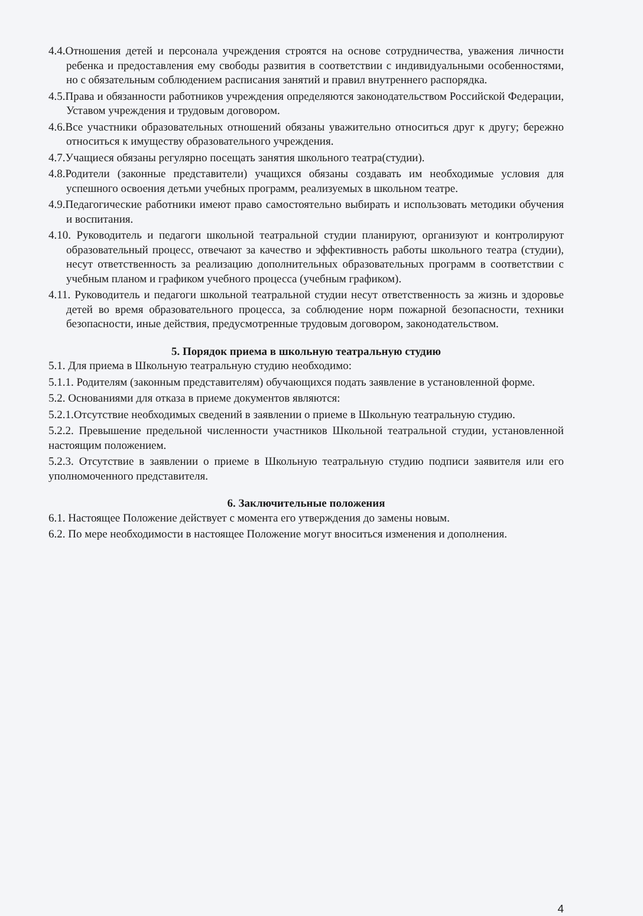4.4.Отношения детей и персонала учреждения строятся на основе сотрудничества, уважения личности ребенка и предоставления ему свободы развития в соответствии с индивидуальными особенностями, но с обязательным соблюдением расписания занятий и правил внутреннего распорядка.
4.5.Права и обязанности работников учреждения определяются законодательством Российской Федерации, Уставом учреждения и трудовым договором.
4.6.Все участники образовательных отношений обязаны уважительно относиться друг к другу; бережно относиться к имуществу образовательного учреждения.
4.7.Учащиеся обязаны регулярно посещать занятия школьного театра(студии).
4.8.Родители (законные представители) учащихся обязаны создавать им необходимые условия для успешного освоения детьми учебных программ, реализуемых в школьном театре.
4.9.Педагогические работники имеют право самостоятельно выбирать и использовать методики обучения и воспитания.
4.10. Руководитель и педагоги школьной театральной студии планируют, организуют и контролируют образовательный процесс, отвечают за качество и эффективность работы школьного театра (студии), несут ответственность за реализацию дополнительных образовательных программ в соответствии с учебным планом и графиком учебного процесса (учебным графиком).
4.11. Руководитель и педагоги школьной театральной студии несут ответственность за жизнь и здоровье детей во время образовательного процесса, за соблюдение норм пожарной безопасности, техники безопасности, иные действия, предусмотренные трудовым договором, законодательством.
5. Порядок приема в школьную театральную студию
5.1. Для приема в Школьную театральную студию необходимо:
5.1.1. Родителям (законным представителям) обучающихся подать заявление в установленной форме.
5.2. Основаниями для отказа в приеме документов являются:
5.2.1.Отсутствие необходимых сведений в заявлении о приеме в Школьную театральную студию.
5.2.2. Превышение предельной численности участников Школьной театральной студии, установленной настоящим положением.
5.2.3. Отсутствие в заявлении о приеме в Школьную театральную студию подписи заявителя или его уполномоченного представителя.
6. Заключительные положения
6.1. Настоящее Положение действует с момента его утверждения до замены новым.
6.2. По мере необходимости в настоящее Положение могут вноситься изменения и дополнения.
4